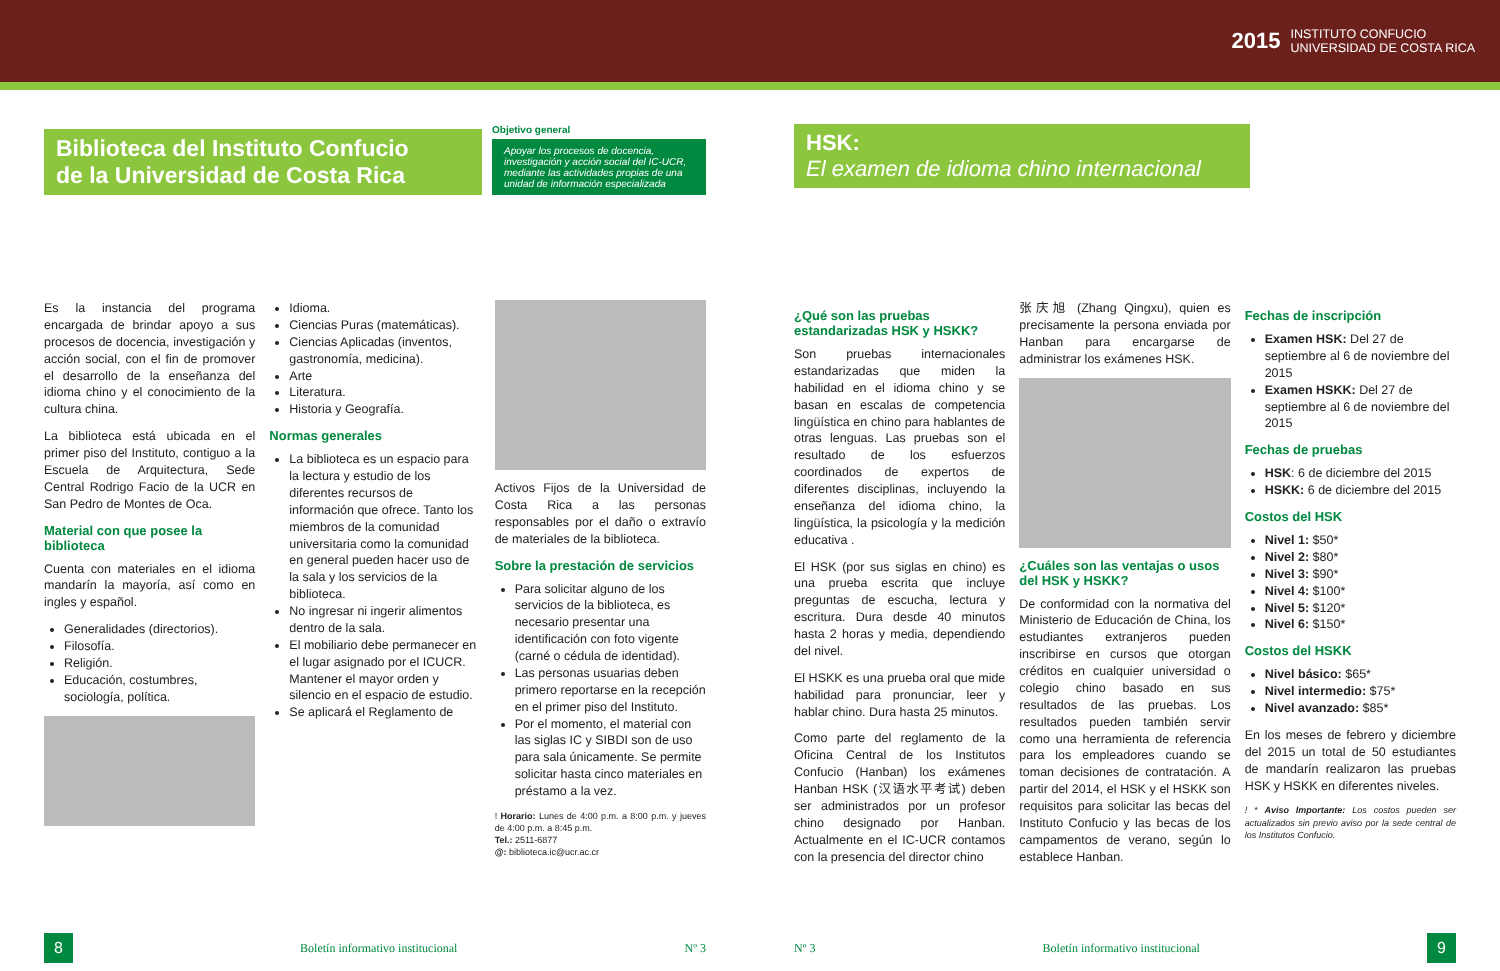2015 INSTITUTO CONFUCIO
UNIVERSIDAD DE COSTA RICA
Biblioteca del Instituto Confucio
de la Universidad de Costa Rica
Objetivo general
Apoyar los procesos de docencia, investigación y acción social del IC-UCR, mediante las actividades propias de una unidad de información especializada
Es la instancia del programa encargada de brindar apoyo a sus procesos de docencia, investigación y acción social, con el fin de promover el desarrollo de la enseñanza del idioma chino y el conocimiento de la cultura china.
La biblioteca está ubicada en el primer piso del Instituto, contiguo a la Escuela de Arquitectura, Sede Central Rodrigo Facio de la UCR en San Pedro de Montes de Oca.
Material con que posee la biblioteca
Cuenta con materiales en el idioma mandarín la mayoría, así como en ingles y español.
Generalidades (directorios).
Filosofía.
Religión.
Educación, costumbres, sociología, política.
Idioma.
Ciencias Puras (matemáticas).
Ciencias Aplicadas (inventos, gastronomía, medicina).
Arte
Literatura.
Historia y Geografía.
Normas generales
La biblioteca es un espacio para la lectura y estudio de los diferentes recursos de información que ofrece. Tanto los miembros de la comunidad universitaria como la comunidad en general pueden hacer uso de la sala y los servicios de la biblioteca.
No ingresar ni ingerir alimentos dentro de la sala.
El mobiliario debe permanecer en el lugar asignado por el ICUCR. Mantener el mayor orden y silencio en el espacio de estudio.
Se aplicará el Reglamento de
Activos Fijos de la Universidad de Costa Rica a las personas responsables por el daño o extravío de materiales de la biblioteca.
Sobre la prestación de servicios
Para solicitar alguno de los servicios de la biblioteca, es necesario presentar una identificación con foto vigente (carné o cédula de identidad).
Las personas usuarias deben primero reportarse en la recepción en el primer piso del Instituto.
Por el momento, el material con las siglas IC y SIBDI son de uso para sala únicamente. Se permite solicitar hasta cinco materiales en préstamo a la vez.
! Horario: Lunes de 4:00 p.m. a 8:00 p.m. y jueves de 4:00 p.m. a 8:45 p.m.
Tel.: 2511-6877
@: biblioteca.ic@ucr.ac.cr
8 Boletín informativo institucional Nº 3
HSK:
El examen de idioma chino internacional
¿Qué son las pruebas estandarizadas HSK y HSKK?
Son pruebas internacionales estandarizadas que miden la habilidad en el idioma chino y se basan en escalas de competencia lingüística en chino para hablantes de otras lenguas. Las pruebas son el resultado de los esfuerzos coordinados de expertos de diferentes disciplinas, incluyendo la enseñanza del idioma chino, la lingüística, la psicología y la medición educativa .
El HSK (por sus siglas en chino) es una prueba escrita que incluye preguntas de escucha, lectura y escritura. Dura desde 40 minutos hasta 2 horas y media, dependiendo del nivel.
El HSKK es una prueba oral que mide habilidad para pronunciar, leer y hablar chino. Dura hasta 25 minutos.
Como parte del reglamento de la Oficina Central de los Institutos Confucio (Hanban) los exámenes Hanban HSK (汉语水平考试) deben ser administrados por un profesor chino designado por Hanban. Actualmente en el IC-UCR contamos con la presencia del director chino
张庆旭 (Zhang Qingxu), quien es precisamente la persona enviada por Hanban para encargarse de administrar los exámenes HSK.
¿Cuáles son las ventajas o usos del HSK y HSKK?
De conformidad con la normativa del Ministerio de Educación de China, los estudiantes extranjeros pueden inscribirse en cursos que otorgan créditos en cualquier universidad o colegio chino basado en sus resultados de las pruebas. Los resultados pueden también servir como una herramienta de referencia para los empleadores cuando se toman decisiones de contratación. A partir del 2014, el HSK y el HSKK son requisitos para solicitar las becas del Instituto Confucio y las becas de los campamentos de verano, según lo establece Hanban.
Fechas de inscripción
Examen HSK: Del 27 de septiembre al 6 de noviembre del 2015
Examen HSKK: Del 27 de septiembre al 6 de noviembre del 2015
Fechas de pruebas
HSK: 6 de diciembre del 2015
HSKK: 6 de diciembre del 2015
Costos del HSK
Nivel 1: $50*
Nivel 2: $80*
Nivel 3: $90*
Nivel 4: $100*
Nivel 5: $120*
Nivel 6: $150*
Costos del HSKK
Nivel básico: $65*
Nivel intermedio: $75*
Nivel avanzado: $85*
En los meses de febrero y diciembre del 2015 un total de 50 estudiantes de mandarín realizaron las pruebas HSK y HSKK en diferentes niveles.
! * Aviso Importante: Los costos pueden ser actualizados sin previo aviso por la sede central de los Institutos Confucio.
Nº 3 Boletín informativo institucional 9